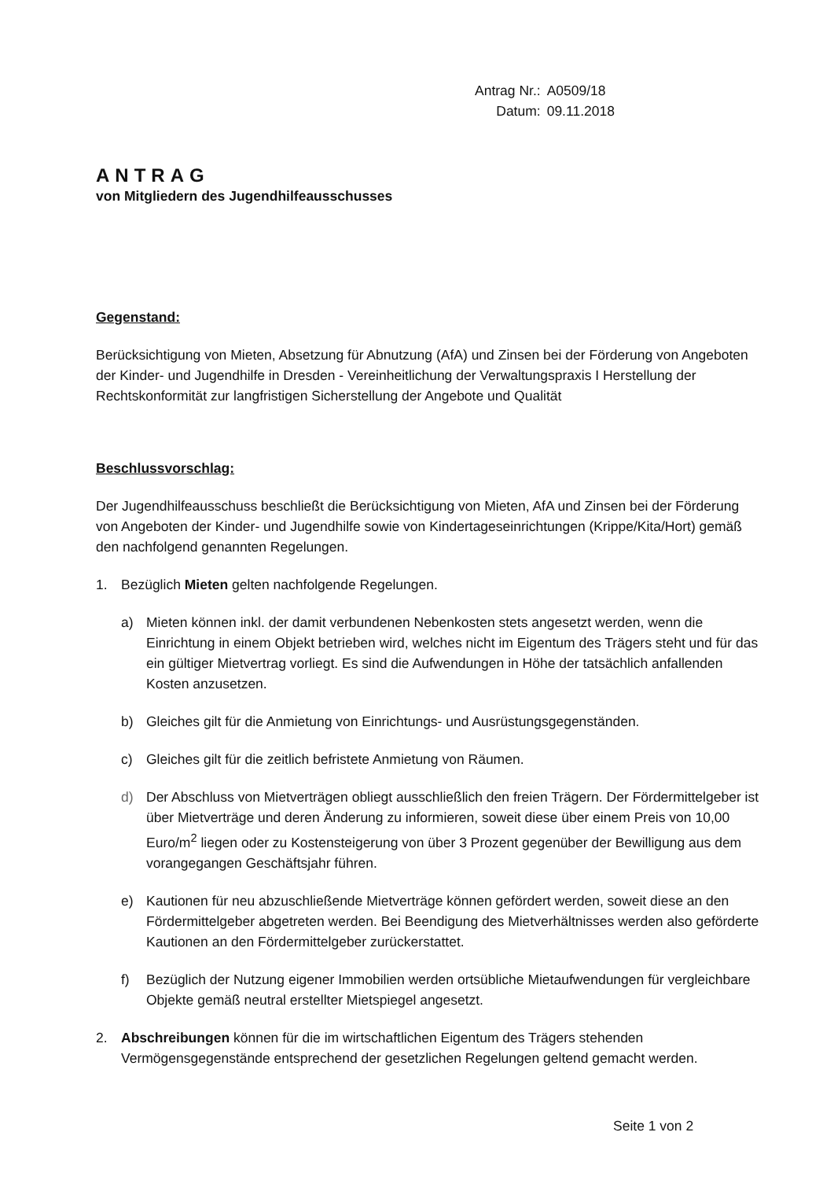| Antrag Nr.: | A0509/18 |
| Datum: | 09.11.2018 |
ANTRAG
von Mitgliedern des Jugendhilfeausschusses
Gegenstand:
Berücksichtigung von Mieten, Absetzung für Abnutzung (AfA) und Zinsen bei der Förderung von Angeboten der Kinder- und Jugendhilfe in Dresden - Vereinheitlichung der Verwaltungspraxis I Herstellung der Rechtskonformität zur langfristigen Sicherstellung der Angebote und Qualität
Beschlussvorschlag:
Der Jugendhilfeausschuss beschließt die Berücksichtigung von Mieten, AfA und Zinsen bei der Förderung von Angeboten der Kinder- und Jugendhilfe sowie von Kindertageseinrichtungen (Krippe/Kita/Hort) gemäß den nachfolgend genannten Regelungen.
1. Bezüglich Mieten gelten nachfolgende Regelungen.
a) Mieten können inkl. der damit verbundenen Nebenkosten stets angesetzt werden, wenn die Einrichtung in einem Objekt betrieben wird, welches nicht im Eigentum des Trägers steht und für das ein gültiger Mietvertrag vorliegt. Es sind die Aufwendungen in Höhe der tatsächlich anfallenden Kosten anzusetzen.
b) Gleiches gilt für die Anmietung von Einrichtungs- und Ausrüstungsgegenständen.
c) Gleiches gilt für die zeitlich befristete Anmietung von Räumen.
d) Der Abschluss von Mietverträgen obliegt ausschließlich den freien Trägern. Der Fördermittelgeber ist über Mietverträge und deren Änderung zu informieren, soweit diese über einem Preis von 10,00 Euro/m<sup>2</sup> liegen oder zu Kostensteigerung von über 3 Prozent gegenüber der Bewilligung aus dem vorangegangen Geschäftsjahr führen.
e) Kautionen für neu abzuschließende Mietverträge können gefördert werden, soweit diese an den Fördermittelgeber abgetreten werden. Bei Beendigung des Mietverhältnisses werden also geförderte Kautionen an den Fördermittelgeber zurückerstattet.
f) Bezüglich der Nutzung eigener Immobilien werden ortsübliche Mietaufwendungen für vergleichbare Objekte gemäß neutral erstellter Mietspiegel angesetzt.
2. Abschreibungen können für die im wirtschaftlichen Eigentum des Trägers stehenden Vermögensgegenstände entsprechend der gesetzlichen Regelungen geltend gemacht werden.
Seite 1 von 2